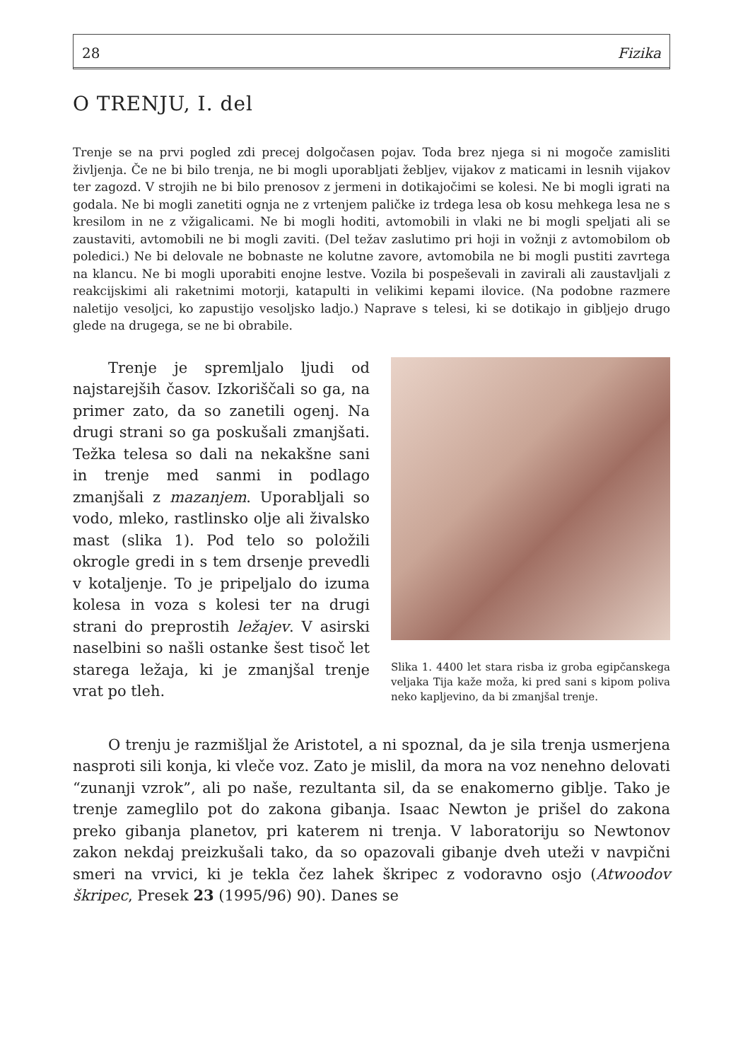28 Fizika
O TRENJU, I. del
Trenje se na prvi pogled zdi precej dolgočasen pojav. Toda brez njega si ni mogoče zamisliti življenja. Če ne bi bilo trenja, ne bi mogli uporabljati žebljev, vijakov z maticami in lesnih vijakov ter zagozd. V strojih ne bi bilo prenosov z jermeni in dotikajočimi se kolesi. Ne bi mogli igrati na godala. Ne bi mogli zanetiti ognja ne z vrtenjem paličke iz trdega lesa ob kosu mehkega lesa ne s kresilom in ne z vžigalicami. Ne bi mogli hoditi, avtomobili in vlaki ne bi mogli speljati ali se zaustaviti, avtomobili ne bi mogli zaviti. (Del težav zaslutimo pri hoji in vožnji z avtomobilom ob poledici.) Ne bi delovale ne bobnaste ne kolutne zavore, avtomobila ne bi mogli pustiti zavrtega na klancu. Ne bi mogli uporabiti enojne lestve. Vozila bi pospeševali in zavirali ali zaustavljali z reakcijskimi ali raketnimi motorji, katapulti in velikimi kepami ilovice. (Na podobne razmere naletijo vesoljci, ko zapustijo vesoljsko ladjo.) Naprave s telesi, ki se dotikajo in gibljejo drugo glede na drugega, se ne bi obrabile.
Trenje je spremljalo ljudi od najstarejših časov. Izkoriščali so ga, na primer zato, da so zanetili ogenj. Na drugi strani so ga poskušali zmanjšati. Težka telesa so dali na nekakšne sani in trenje med sanmi in podlago zmanjšali z mazanjem. Uporabljali so vodo, mleko, rastlinsko olje ali živalsko mast (slika 1). Pod telo so položili okrogle gredi in s tem drsenje prevedli v kotaljenje. To je pripeljalo do izuma kolesa in voza s kolesi ter na drugi strani do preprostih ležajev. V asirski naselbini so našli ostanke šest tisoč let starega ležaja, ki je zmanjšal trenje vrat po tleh.
Slika 1. 4400 let stara risba iz groba egipčanskega veljaka Tija kaže moža, ki pred sani s kipom poliva neko kapljevino, da bi zmanjšal trenje.
O trenju je razmišljal že Aristotel, a ni spoznal, da je sila trenja usmerjena nasproti sili konja, ki vleče voz. Zato je mislil, da mora na voz nenehno delovati “zunanji vzrok”, ali po naše, rezultanta sil, da se enakomerno giblje. Tako je trenje zameglilo pot do zakona gibanja. Isaac Newton je prišel do zakona preko gibanja planetov, pri katerem ni trenja. V laboratoriju so Newtonov zakon nekdaj preizkušali tako, da so opazovali gibanje dveh uteži v navpični smeri na vrvici, ki je tekla čez lahek škripec z vodoravno osjo (Atwoodov škripec, Presek 23 (1995/96) 90). Danes se